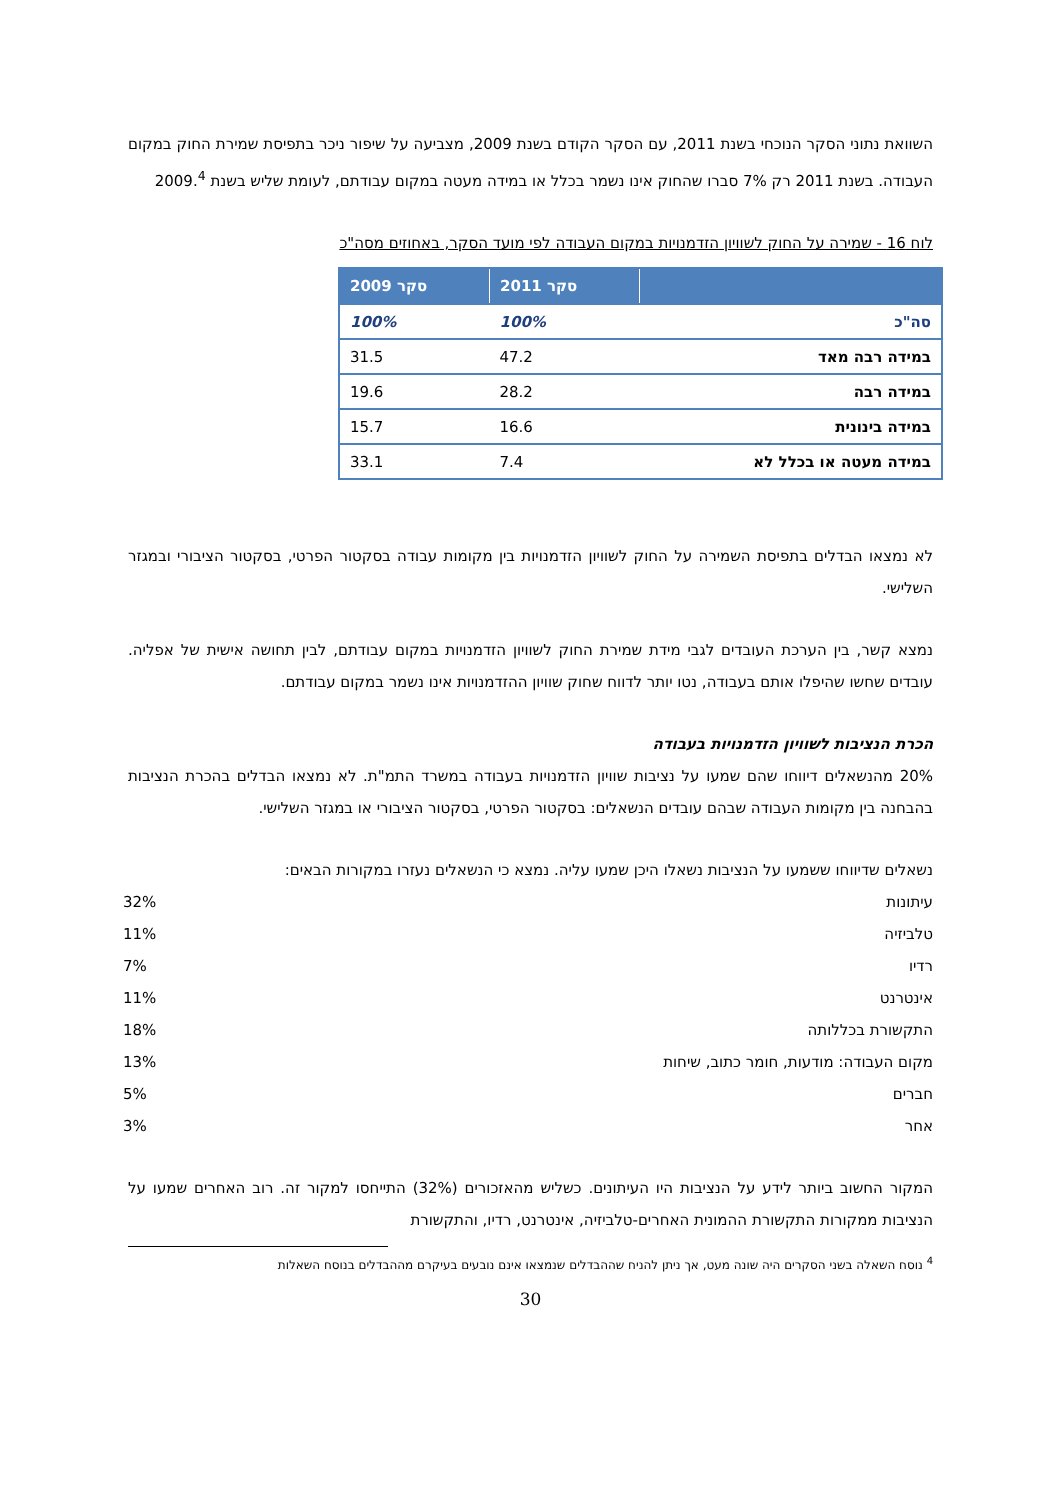השוואת נתוני הסקר הנוכחי בשנת 2011, עם הסקר הקודם בשנת 2009, מצביעה על שיפור ניכר בתפיסת שמירת החוק במקום העבודה. בשנת 2011 רק 7% סברו שהחוק אינו נשמר בכלל או במידה מעטה במקום עבודתם, לעומת שליש בשנת 2009.<sup>4</sup>
לוח 16 - שמירה על החוק לשוויון הזדמנויות במקום העבודה לפי מועד הסקר, באחוזים מסה"כ
| | סקר 2011 | סקר 2009 |
| --- | --- | --- |
| סה"כ | 100% | 100% |
| במידה רבה מאד | 47.2 | 31.5 |
| במידה רבה | 28.2 | 19.6 |
| במידה בינונית | 16.6 | 15.7 |
| במידה מעטה או בכלל לא | 7.4 | 33.1 |
לא נמצאו הבדלים בתפיסת השמירה על החוק לשוויון הזדמנויות בין מקומות עבודה בסקטור הפרטי, בסקטור הציבורי ובמגזר השלישי.
נמצא קשר, בין הערכת העובדים לגבי מידת שמירת החוק לשוויון הזדמנויות במקום עבודתם, לבין תחושה אישית של אפליה. עובדים שחשו שהיפלו אותם בעבודה, נטו יותר לדווח שחוק שוויון ההזדמנויות אינו נשמר במקום עבודתם.
הכרת הנציבות לשוויון הזדמנויות בעבודה
20% מהנשאלים דיווחו שהם שמעו על נציבות שוויון הזדמנויות בעבודה במשרד התמ"ת. לא נמצאו הבדלים בהכרת הנציבות בהבחנה בין מקומות העבודה שבהם עובדים הנשאלים: בסקטור הפרטי, בסקטור הציבורי או במגזר השלישי.
נשאלים שדיווחו ששמעו על הנציבות נשאלו היכן שמעו עליה. נמצא כי הנשאלים נעזרו במקורות הבאים:
| עיתונות | 32% |
| טלביזיה | 11% |
| רדיו | 7% |
| אינטרנט | 11% |
| התקשורת בכללותה | 18% |
| מקום העבודה: מודעות, חומר כתוב, שיחות | 13% |
| חברים | 5% |
| אחר | 3% |
המקור החשוב ביותר לידע על הנציבות היו העיתונים. כשליש מהאזכורים (32%) התייחסו למקור זה. רוב האחרים שמעו על הנציבות ממקורות התקשורת ההמונית האחרים-טלביזיה, אינטרנט, רדיו, והתקשורת
<sup>4</sup> נוסח השאלה בשני הסקרים היה שונה מעט, אך ניתן להניח שההבדלים שנמצאו אינם נובעים בעיקרם מההבדלים בנוסח השאלות
30